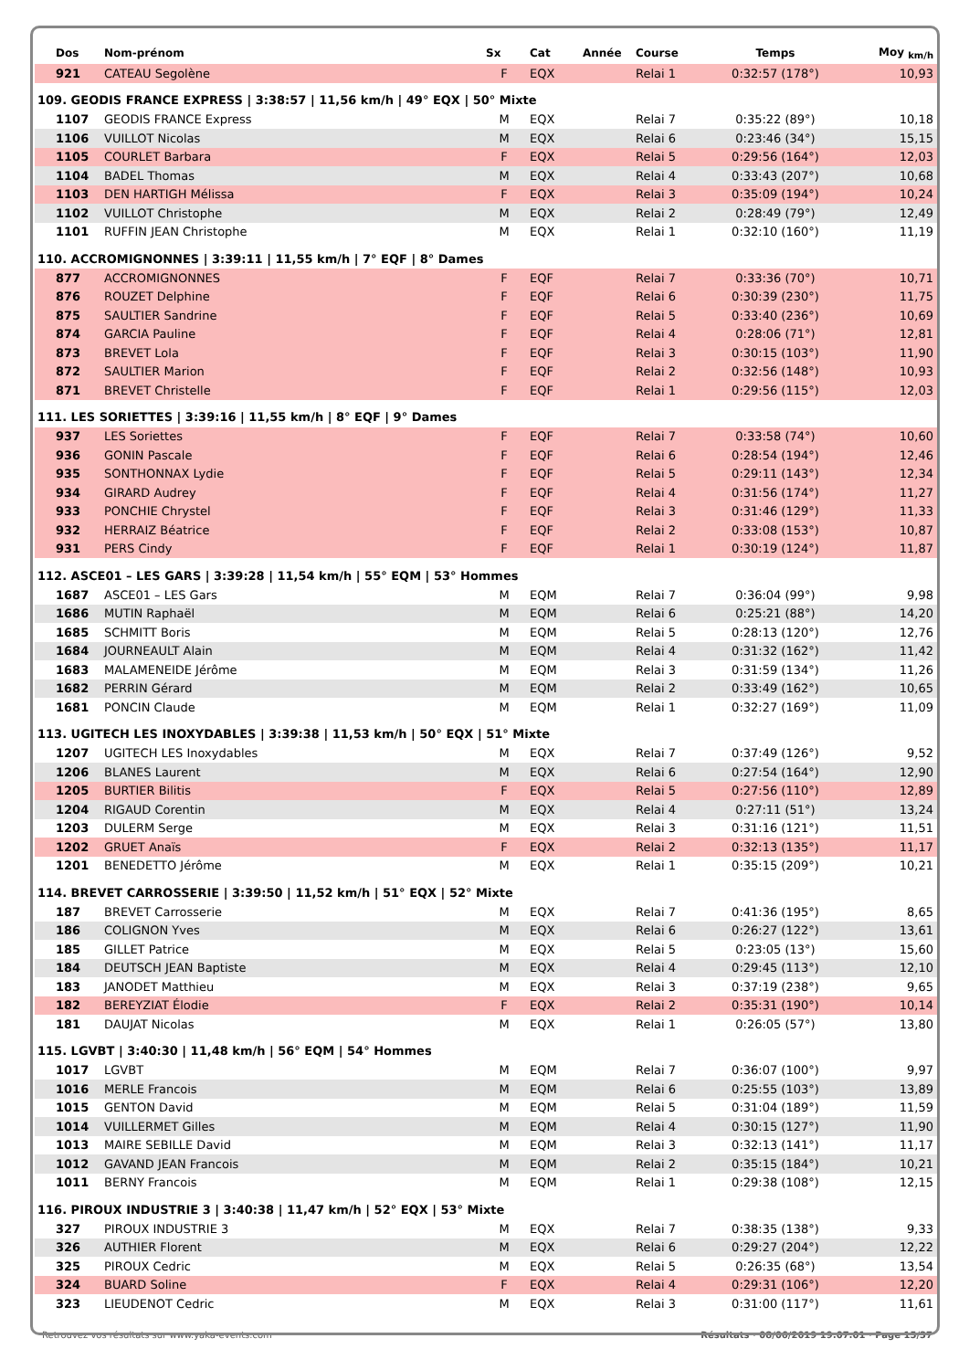| Dos | Nom-prénom | Sx | Cat | Année | Course | Temps | Moy <sub>km/h</sub> |
| --- | --- | --- | --- | --- | --- | --- | --- |
| 921 | CATEAU Segolène | F | EQX | | Relai 1 | 0:32:57 (178°) | 10,93 |
| 109. GEODIS FRANCE EXPRESS / 3:38:57 / 11,56 km/h / 49° EQX / 50° Mixte | | | | | | | |
| 1107 | GEODIS FRANCE Express | M | EQX | | Relai 7 | 0:35:22 (89°) | 10,18 |
| 1106 | VUILLOT Nicolas | M | EQX | | Relai 6 | 0:23:46 (34°) | 15,15 |
| 1105 | COURLET Barbara | F | EQX | | Relai 5 | 0:29:56 (164°) | 12,03 |
| 1104 | BADEL Thomas | M | EQX | | Relai 4 | 0:33:43 (207°) | 10,68 |
| 1103 | DEN HARTIGH Mélissa | F | EQX | | Relai 3 | 0:35:09 (194°) | 10,24 |
| 1102 | VUILLOT Christophe | M | EQX | | Relai 2 | 0:28:49 (79°) | 12,49 |
| 1101 | RUFFIN JEAN Christophe | M | EQX | | Relai 1 | 0:32:10 (160°) | 11,19 |
| 110. ACCROMIGNONNES / 3:39:11 / 11,55 km/h / 7° EQF / 8° Dames | | | | | | | |
| 877 | ACCROMIGNONNES | F | EQF | | Relai 7 | 0:33:36 (70°) | 10,71 |
| 876 | ROUZET Delphine | F | EQF | | Relai 6 | 0:30:39 (230°) | 11,75 |
| 875 | SAULTIER Sandrine | F | EQF | | Relai 5 | 0:33:40 (236°) | 10,69 |
| 874 | GARCIA Pauline | F | EQF | | Relai 4 | 0:28:06 (71°) | 12,81 |
| 873 | BREVET Lola | F | EQF | | Relai 3 | 0:30:15 (103°) | 11,90 |
| 872 | SAULTIER Marion | F | EQF | | Relai 2 | 0:32:56 (148°) | 10,93 |
| 871 | BREVET Christelle | F | EQF | | Relai 1 | 0:29:56 (115°) | 12,03 |
| 111. LES SORIETTES / 3:39:16 / 11,55 km/h / 8° EQF / 9° Dames | | | | | | | |
| 937 | LES Soriettes | F | EQF | | Relai 7 | 0:33:58 (74°) | 10,60 |
| 936 | GONIN Pascale | F | EQF | | Relai 6 | 0:28:54 (194°) | 12,46 |
| 935 | SONTHONNAX Lydie | F | EQF | | Relai 5 | 0:29:11 (143°) | 12,34 |
| 934 | GIRARD Audrey | F | EQF | | Relai 4 | 0:31:56 (174°) | 11,27 |
| 933 | PONCHIE Chrystel | F | EQF | | Relai 3 | 0:31:46 (129°) | 11,33 |
| 932 | HERRAIZ Béatrice | F | EQF | | Relai 2 | 0:33:08 (153°) | 10,87 |
| 931 | PERS Cindy | F | EQF | | Relai 1 | 0:30:19 (124°) | 11,87 |
| 112. ASCE01 – LES GARS / 3:39:28 / 11,54 km/h / 55° EQM / 53° Hommes | | | | | | | |
| 1687 | ASCE01 – LES Gars | M | EQM | | Relai 7 | 0:36:04 (99°) | 9,98 |
| 1686 | MUTIN Raphaël | M | EQM | | Relai 6 | 0:25:21 (88°) | 14,20 |
| 1685 | SCHMITT Boris | M | EQM | | Relai 5 | 0:28:13 (120°) | 12,76 |
| 1684 | JOURNEAULT Alain | M | EQM | | Relai 4 | 0:31:32 (162°) | 11,42 |
| 1683 | MALAMENEIDE Jérôme | M | EQM | | Relai 3 | 0:31:59 (134°) | 11,26 |
| 1682 | PERRIN Gérard | M | EQM | | Relai 2 | 0:33:49 (162°) | 10,65 |
| 1681 | PONCIN Claude | M | EQM | | Relai 1 | 0:32:27 (169°) | 11,09 |
| 113. UGITECH LES INOXYDABLES / 3:39:38 / 11,53 km/h / 50° EQX / 51° Mixte | | | | | | | |
| 1207 | UGITECH LES Inoxydables | M | EQX | | Relai 7 | 0:37:49 (126°) | 9,52 |
| 1206 | BLANES Laurent | M | EQX | | Relai 6 | 0:27:54 (164°) | 12,90 |
| 1205 | BURTIER Bilitis | F | EQX | | Relai 5 | 0:27:56 (110°) | 12,89 |
| 1204 | RIGAUD Corentin | M | EQX | | Relai 4 | 0:27:11 (51°) | 13,24 |
| 1203 | DULERM Serge | M | EQX | | Relai 3 | 0:31:16 (121°) | 11,51 |
| 1202 | GRUET Anaïs | F | EQX | | Relai 2 | 0:32:13 (135°) | 11,17 |
| 1201 | BENEDETTO Jérôme | M | EQX | | Relai 1 | 0:35:15 (209°) | 10,21 |
| 114. BREVET CARROSSERIE / 3:39:50 / 11,52 km/h / 51° EQX / 52° Mixte | | | | | | | |
| 187 | BREVET Carrosserie | M | EQX | | Relai 7 | 0:41:36 (195°) | 8,65 |
| 186 | COLIGNON Yves | M | EQX | | Relai 6 | 0:26:27 (122°) | 13,61 |
| 185 | GILLET Patrice | M | EQX | | Relai 5 | 0:23:05 (13°) | 15,60 |
| 184 | DEUTSCH JEAN Baptiste | M | EQX | | Relai 4 | 0:29:45 (113°) | 12,10 |
| 183 | JANODET Matthieu | M | EQX | | Relai 3 | 0:37:19 (238°) | 9,65 |
| 182 | BEREYZIAT Élodie | F | EQX | | Relai 2 | 0:35:31 (190°) | 10,14 |
| 181 | DAUJAT Nicolas | M | EQX | | Relai 1 | 0:26:05 (57°) | 13,80 |
| 115. LGVBT / 3:40:30 / 11,48 km/h / 56° EQM / 54° Hommes | | | | | | | |
| 1017 | LGVBT | M | EQM | | Relai 7 | 0:36:07 (100°) | 9,97 |
| 1016 | MERLE Francois | M | EQM | | Relai 6 | 0:25:55 (103°) | 13,89 |
| 1015 | GENTON David | M | EQM | | Relai 5 | 0:31:04 (189°) | 11,59 |
| 1014 | VUILLERMET Gilles | M | EQM | | Relai 4 | 0:30:15 (127°) | 11,90 |
| 1013 | MAIRE SEBILLE David | M | EQM | | Relai 3 | 0:32:13 (141°) | 11,17 |
| 1012 | GAVAND JEAN Francois | M | EQM | | Relai 2 | 0:35:15 (184°) | 10,21 |
| 1011 | BERNY Francois | M | EQM | | Relai 1 | 0:29:38 (108°) | 12,15 |
| 116. PIROUX INDUSTRIE 3 / 3:40:38 / 11,47 km/h / 52° EQX / 53° Mixte | | | | | | | |
| 327 | PIROUX INDUSTRIE 3 | M | EQX | | Relai 7 | 0:38:35 (138°) | 9,33 |
| 326 | AUTHIER Florent | M | EQX | | Relai 6 | 0:29:27 (204°) | 12,22 |
| 325 | PIROUX Cedric | M | EQX | | Relai 5 | 0:26:35 (68°) | 13,54 |
| 324 | BUARD Soline | F | EQX | | Relai 4 | 0:29:31 (106°) | 12,20 |
| 323 | LIEUDENOT Cedric | M | EQX | | Relai 3 | 0:31:00 (117°) | 11,61 |
Retrouvez vos résultats sur www.yaka-events.com Résultats · 08/06/2019 19:07:01 · Page 15/37